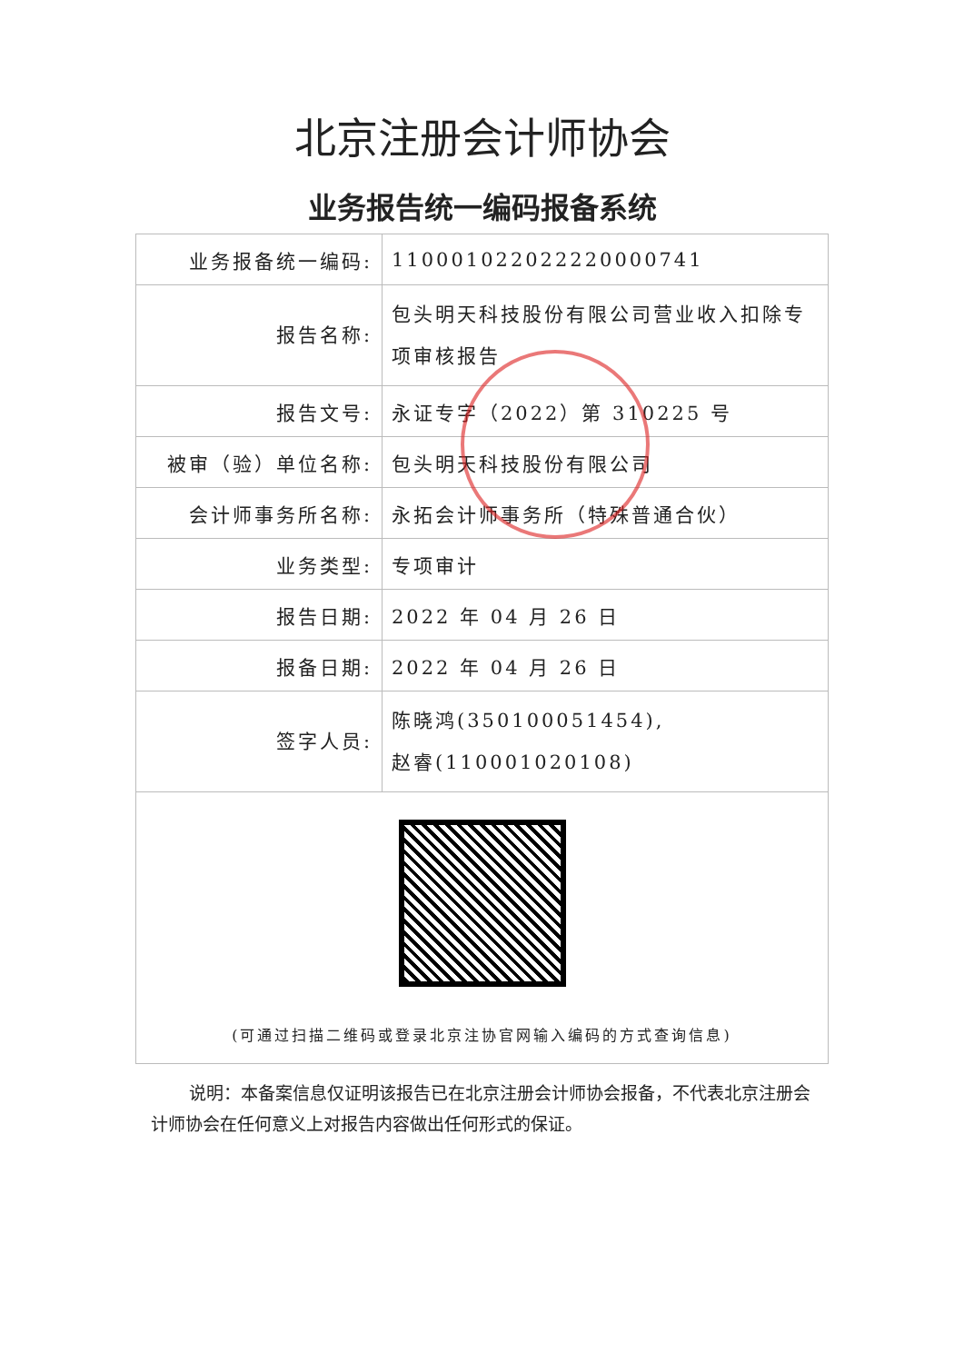北京注册会计师协会
业务报告统一编码报备系统
| 业务报备统一编码: | 110001022022220000741 |
| 报告名称: | 包头明天科技股份有限公司营业收入扣除专项审核报告 |
| 报告文号: | 永证专字（2022）第 310225 号 |
| 被审（验）单位名称: | 包头明天科技股份有限公司 |
| 会计师事务所名称: | 永拓会计师事务所（特殊普通合伙） |
| 业务类型: | 专项审计 |
| 报告日期: | 2022 年 04 月 26 日 |
| 报备日期: | 2022 年 04 月 26 日 |
| 签字人员: | 陈晓鸿(350100051454), 赵睿(110001020108) |
| (可通过扫描二维码或登录北京注协官网输入编码的方式查询信息) | |
说明：本备案信息仅证明该报告已在北京注册会计师协会报备，不代表北京注册会计师协会在任何意义上对报告内容做出任何形式的保证。